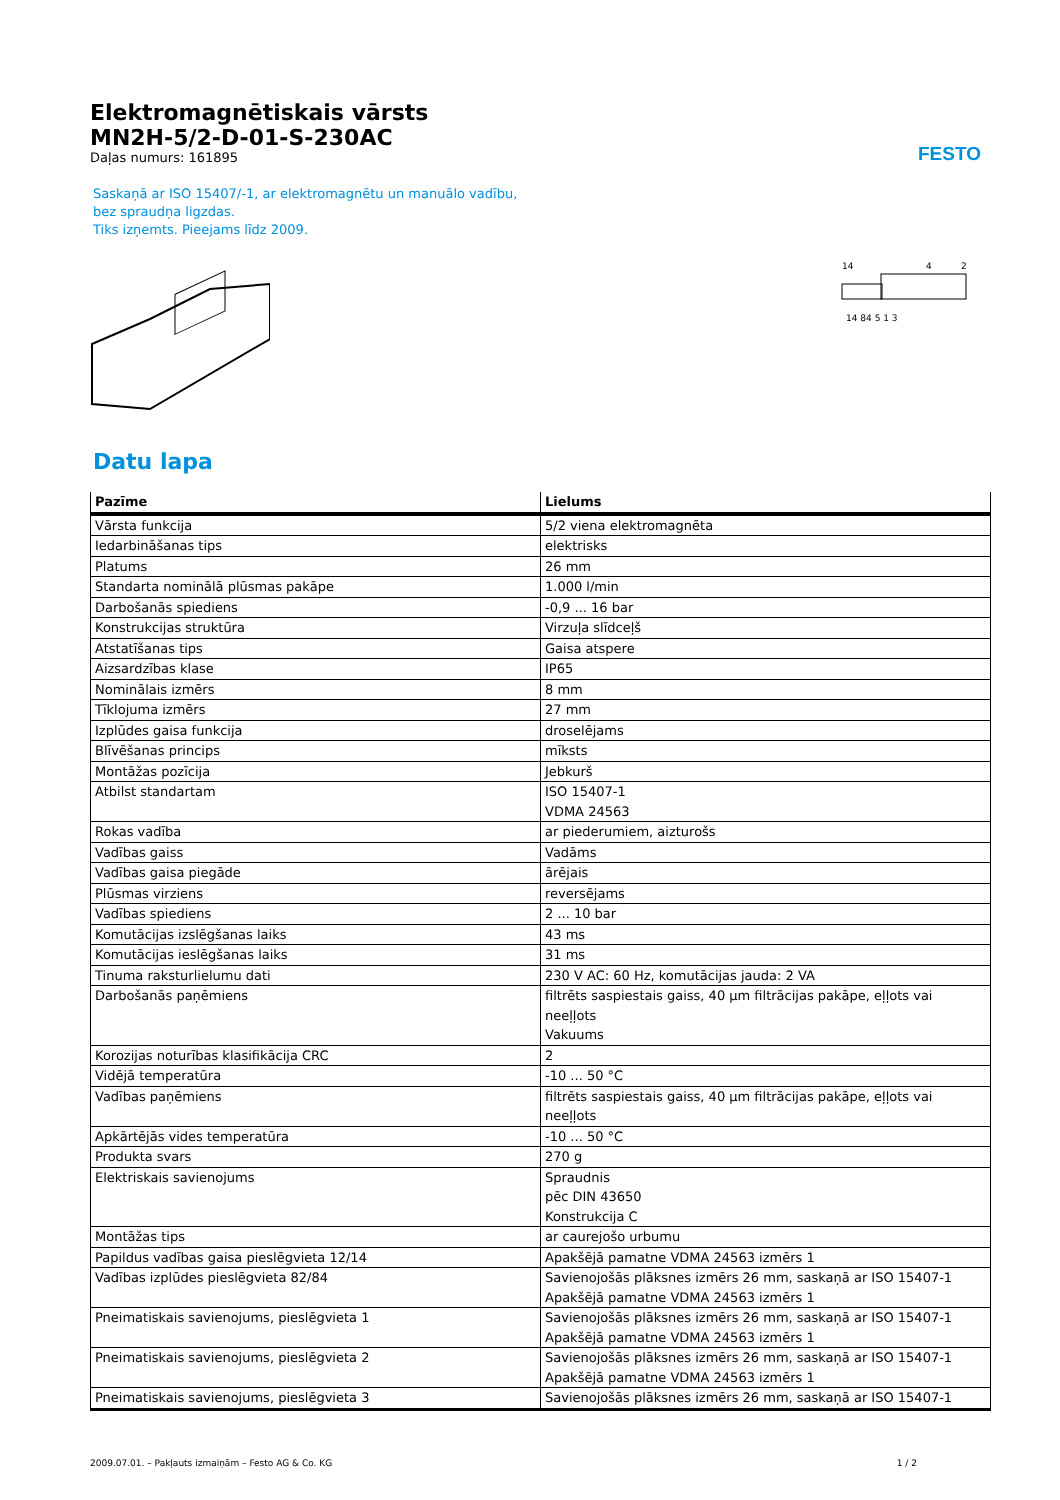FESTO
Elektromagnētiskais vārsts
MN2H-5/2-D-01-S-230AC
Daļas numurs: 161895
Saskaņā ar ISO 15407/-1, ar elektromagnētu un manuālo vadību, bez spraudņa ligzdas.
Tiks izņemts. Pieejams līdz 2009.
14
4
2
14 84 5 1 3
Datu lapa
| Pazīme | Lielums |
| --- | --- |
| Vārsta funkcija | 5/2 viena elektromagnēta |
| Iedarbināšanas tips | elektrisks |
| Platums | 26 mm |
| Standarta nominālā plūsmas pakāpe | 1.000 l/min |
| Darbošanās spiediens | -0,9 ... 16 bar |
| Konstrukcijas struktūra | Virzuļa slīdceļš |
| Atstatīšanas tips | Gaisa atspere |
| Aizsardzības klase | IP65 |
| Nominālais izmērs | 8 mm |
| Tīklojuma izmērs | 27 mm |
| Izplūdes gaisa funkcija | droselējams |
| Blīvēšanas princips | mīksts |
| Montāžas pozīcija | Jebkurš |
| Atbilst standartam | ISO 15407-1 VDMA 24563 |
| Rokas vadība | ar piederumiem, aizturošs |
| Vadības gaiss | Vadāms |
| Vadības gaisa piegāde | ārējais |
| Plūsmas virziens | reversējams |
| Vadības spiediens | 2 ... 10 bar |
| Komutācijas izslēgšanas laiks | 43 ms |
| Komutācijas ieslēgšanas laiks | 31 ms |
| Tinuma raksturlielumu dati | 230 V AC: 60 Hz, komutācijas jauda: 2 VA |
| Darbošanās paņēmiens | filtrēts saspiestais gaiss, 40 µm filtrācijas pakāpe, eļļots vai neeļļots Vakuums |
| Korozijas noturības klasifikācija CRC | 2 |
| Vidējā temperatūra | -10 ... 50 °C |
| Vadības paņēmiens | filtrēts saspiestais gaiss, 40 µm filtrācijas pakāpe, eļļots vai neeļļots |
| Apkārtējās vides temperatūra | -10 ... 50 °C |
| Produkta svars | 270 g |
| Elektriskais savienojums | Spraudnis pēc DIN 43650 Konstrukcija C |
| Montāžas tips | ar caurejošo urbumu |
| Papildus vadības gaisa pieslēgvieta 12/14 | Apakšējā pamatne VDMA 24563 izmērs 1 |
| Vadības izplūdes pieslēgvieta 82/84 | Savienojošās plāksnes izmērs 26 mm, saskaņā ar ISO 15407-1 Apakšējā pamatne VDMA 24563 izmērs 1 |
| Pneimatiskais savienojums, pieslēgvieta 1 | Savienojošās plāksnes izmērs 26 mm, saskaņā ar ISO 15407-1 Apakšējā pamatne VDMA 24563 izmērs 1 |
| Pneimatiskais savienojums, pieslēgvieta 2 | Savienojošās plāksnes izmērs 26 mm, saskaņā ar ISO 15407-1 Apakšējā pamatne VDMA 24563 izmērs 1 |
| Pneimatiskais savienojums, pieslēgvieta 3 | Savienojošās plāksnes izmērs 26 mm, saskaņā ar ISO 15407-1 |
2009.07.01. – Pakļauts izmaiņām – Festo AG & Co. KG 1 / 2